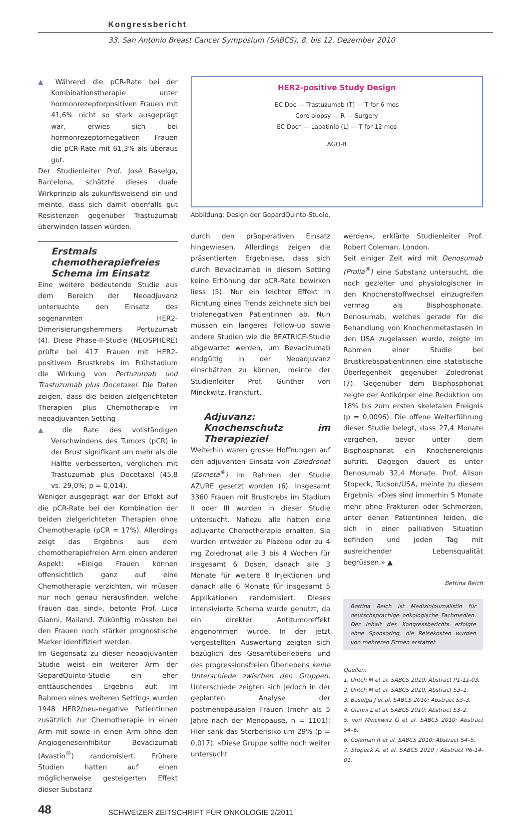Kongressbericht
33. San Antonio Breast Cancer Symposium (SABCS), 8. bis 12. Dezember 2010
▲ Während die pCR-Rate bei der Kombinationstherapie unter hormonrezeptorpositiven Frauen mit 41,6% nicht so stark ausgeprägt war, erwies sich bei hormonrezeptornegativen Frauen die pCR-Rate mit 61,3% als überaus gut.
Der Studienleiter Prof. José Baselga, Barcelona, schätzte dieses duale Wirkprinzip als zukunftsweisend ein und meinte, dass sich damit ebenfalls gut Resistenzen gegenüber Trastuzumab überwinden lassen würden.
Erstmals chemotherapiefreies Schema im Einsatz
Eine weitere bedeutende Studie aus dem Bereich der Neoadjuvanz untersuchte den Einsatz des sogenannten HER2-Dimerisierungshemmers Pertuzumab (4). Diese Phase-II-Studie (NEOSPHERE) prüfte bei 417 Frauen mit HER2-positivem Brustkrebs im Frühstadium die Wirkung von Pertuzumab und Trastuzumab plus Docetaxel. Die Daten zeigen, dass die beiden zielgerichteten Therapien plus Chemotherapie im neoadjuvanten Setting
▲ die Rate des vollständigen Verschwindens des Tumors (pCR) in der Brust signifikant um mehr als die Hälfte verbesserten, verglichen mit Trastuzumab plus Docetaxel (45,8 vs. 29,0%; p = 0,014).
Weniger ausgeprägt war der Effekt auf die pCR-Rate bei der Kombination der beiden zielgerichteten Therapien ohne Chemotherapie (pCR = 17%). Allerdings zeigt das Ergebnis aus dem chemotherapiefreien Arm einen anderen Aspekt: «Einige Frauen können offensichtlich ganz auf eine Chemotherapie verzichten, wir müssen nur noch genau herausfinden, welche Frauen das sind», betonte Prof. Luca Gianni, Mailand. Zukünftig müssten bei den Frauen noch stärker prognostische Marker identifiziert werden.
Im Gegensatz zu dieser neoadjuvanten Studie weist ein weiterer Arm der GepardQuinto-Studie ein eher enttäuschendes Ergebnis auf: Im Rahmen eines weiteren Settings wurden 1948 HER2/neu-negative Patientinnen zusätzlich zur Chemotherapie in einen Arm mit sowie in einen Arm ohne den Angiogeneseinhibitor Bevacizumab (Avastin<sup>®</sup>) randomisiert. Frühere Studien hatten auf einen möglicherweise gesteigerten Effekt dieser Substanz
HER2-positive Study Design
EC Doc — Trastuzumab (T) — T for 6 mos
Core biopsy — R — Surgery
EC Doc* — Lapatinib (L) — T for 12 mos
AGO-B
Abbildung: Design der GepardQuinto-Studie.
durch den präoperativen Einsatz hingewiesen. Allerdings zeigen die präsentierten Ergebnisse, dass sich durch Bevacizumab in diesem Setting keine Erhöhung der pCR-Rate bewirken liess (5). Nur ein leichter Effekt in Richtung eines Trends zeichnete sich bei triplenegativen Patientinnen ab. Nun müssen ein längeres Follow-up sowie andere Studien wie die BEATRICE-Studie abgewartet werden, um Bevacizumab endgültig in der Neoadjuvanz einschätzen zu können, meinte der Studienleiter Prof. Gunther von Minckwitz, Frankfurt.
Adjuvanz: Knochenschutz im Therapieziel
Weiterhin waren grosse Hoffnungen auf den adjuvanten Einsatz von Zoledronat (Zometa<sup>®</sup>) im Rahmen der Studie AZURE gesetzt worden (6). Insgesamt 3360 Frauen mit Brustkrebs im Stadium II oder III wurden in dieser Studie untersucht. Nahezu alle hatten eine adjuvante Chemotherapie erhalten. Sie wurden entweder zu Plazebo oder zu 4 mg Zoledronat alle 3 bis 4 Wochen für insgesamt 6 Dosen, danach alle 3 Monate für weitere 8 Injektionen und danach alle 6 Monate für insgesamt 5 Applikationen randomisiert. Dieses intensivierte Schema wurde genutzt, da ein direkter Antitumoreffekt angenommen wurde. In der jetzt vorgestellten Auswertung zeigten sich bezüglich des Gesamtüberlebens und des progressionsfreien Überlebens keine Unterschiede zwischen den Gruppen. Unterschiede zeigten sich jedoch in der geplanten Analyse der postmenopausalen Frauen (mehr als 5 Jahre nach der Menopause, n = 1101): Hier sank das Sterberisiko um 29% (p = 0,017). «Diese Gruppe sollte noch weiter untersucht
werden», erklärte Studienleiter Prof. Robert Coleman, London.
Seit einiger Zeit wird mit Denosumab (Prolia<sup>®</sup>) eine Substanz untersucht, die noch gezielter und physiologischer in den Knochenstoffwechsel einzugreifen vermag als Bisphosphonate. Denosumab, welches gerade für die Behandlung von Knochenmetastasen in den USA zugelassen wurde, zeigte im Rahmen einer Studie bei Brustkrebspatientinnen eine statistische Überlegenheit gegenüber Zoledronat (7). Gegenüber dem Bisphosphonat zeigte der Antikörper eine Reduktion um 18% bis zum ersten skeletalen Ereignis (p = 0,0096). Die offene Weiterführung dieser Studie belegt, dass 27,4 Monate vergehen, bevor unter dem Bisphosphonat ein Knochenereignis auftritt. Dagegen dauert es unter Denosumab 32,4 Monate. Prof. Alison Stopeck, Tucson/USA, meinte zu diesem Ergebnis: «Dies sind immerhin 5 Monate mehr ohne Frakturen oder Schmerzen, unter denen Patientinnen leiden, die sich in einer palliativen Situation befinden und jeden Tag mit ausreichender Lebensqualität begrüssen.» ▲
Bettina Reich
Bettina Reich ist Medizinjournalistin für deutschsprachige onkologische Fachmedien. Der Inhalt des Kongressberichts erfolgte ohne Sponsoring, die Reisekosten wurden von mehreren Firmen erstattet.
Quellen:
1. Untch M et al. SABCS 2010; Abstract P1-11-03.
2. Untch M et al. SABCS 2010; Abstract S3–1.
3. Baselga J et al. SABCS 2010; Abstract S3–3.
4. Gianni L et al. SABCS 2010; Abstract S3–2.
5. von Minckwitz G et al. SABCS 2010; Abstract S4–6.
6. Coleman R et al. SABCS 2010; Abstract S4–5.
7. Stopeck A. et al. SABCS 2010 ; Abstract P6-14-01.
48 SCHWEIZER ZEITSCHRIFT FÜR ONKOLOGIE 2/2011